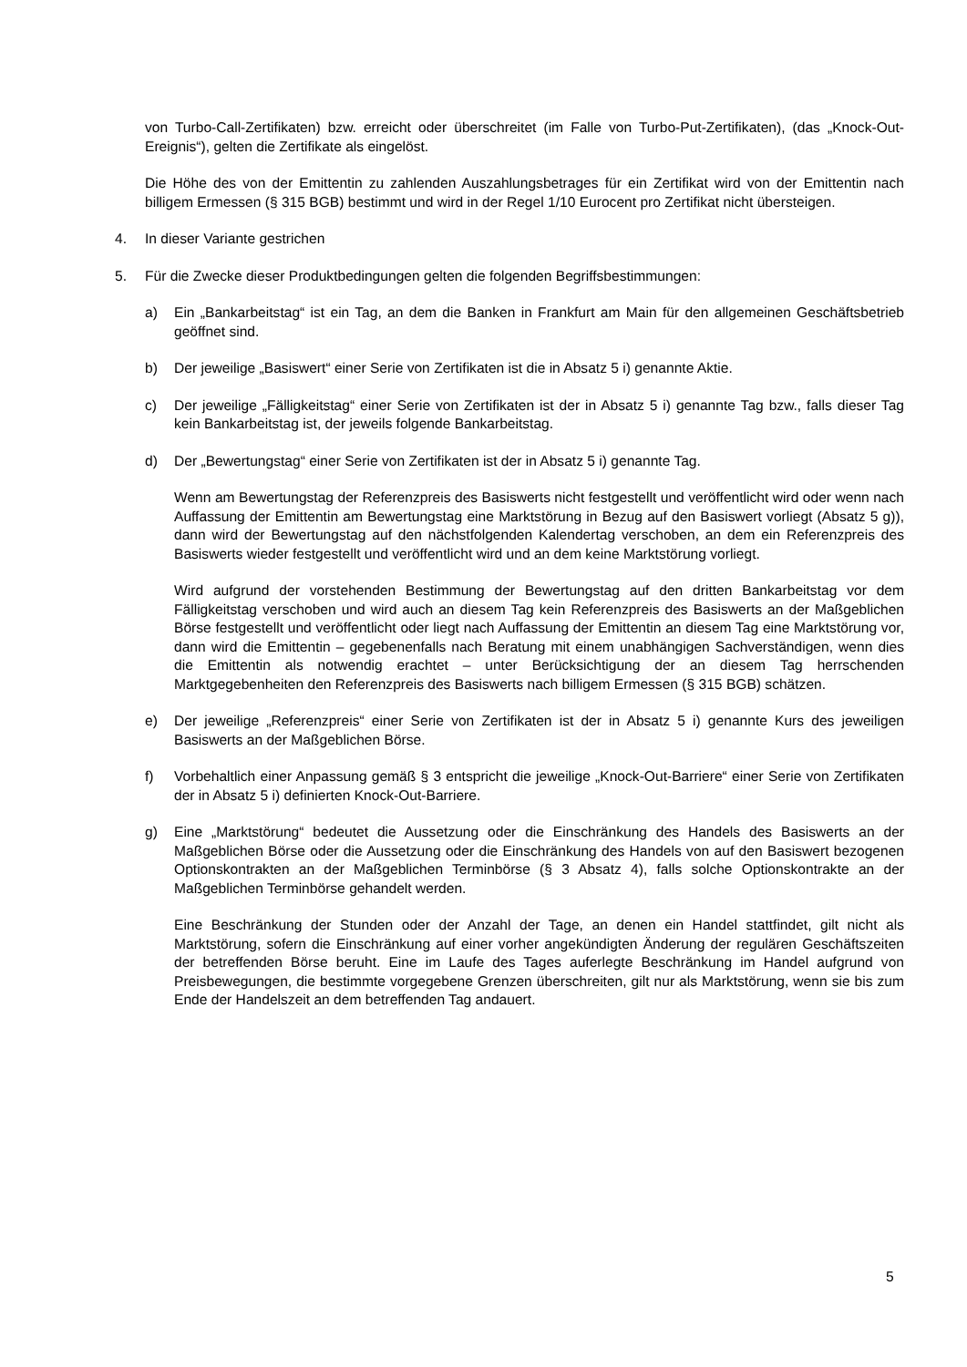von Turbo-Call-Zertifikaten) bzw. erreicht oder überschreitet (im Falle von Turbo-Put-Zertifikaten), (das „Knock-Out-Ereignis“), gelten die Zertifikate als eingelöst.
Die Höhe des von der Emittentin zu zahlenden Auszahlungsbetrages für ein Zertifikat wird von der Emittentin nach billigem Ermessen (§ 315 BGB) bestimmt und wird in der Regel 1/10 Eurocent pro Zertifikat nicht übersteigen.
4. In dieser Variante gestrichen
5. Für die Zwecke dieser Produktbedingungen gelten die folgenden Begriffsbestimmungen:
a) Ein „Bankarbeitstag“ ist ein Tag, an dem die Banken in Frankfurt am Main für den allgemeinen Geschäftsbetrieb geöffnet sind.
b) Der jeweilige „Basiswert“ einer Serie von Zertifikaten ist die in Absatz 5 i) genannte Aktie.
c) Der jeweilige „Fälligkeitstag“ einer Serie von Zertifikaten ist der in Absatz 5 i) genannte Tag bzw., falls dieser Tag kein Bankarbeitstag ist, der jeweils folgende Bankarbeitstag.
d) Der „Bewertungstag“ einer Serie von Zertifikaten ist der in Absatz 5 i) genannte Tag.
Wenn am Bewertungstag der Referenzpreis des Basiswerts nicht festgestellt und veröffentlicht wird oder wenn nach Auffassung der Emittentin am Bewertungstag eine Marktstörung in Bezug auf den Basiswert vorliegt (Absatz 5 g)), dann wird der Bewertungstag auf den nächstfolgenden Kalendertag verschoben, an dem ein Referenzpreis des Basiswerts wieder festgestellt und veröffentlicht wird und an dem keine Marktstörung vorliegt.
Wird aufgrund der vorstehenden Bestimmung der Bewertungstag auf den dritten Bankarbeitstag vor dem Fälligkeitstag verschoben und wird auch an diesem Tag kein Referenzpreis des Basiswerts an der Maßgeblichen Börse festgestellt und veröffentlicht oder liegt nach Auffassung der Emittentin an diesem Tag eine Marktstörung vor, dann wird die Emittentin – gegebenenfalls nach Beratung mit einem unabhängigen Sachverständigen, wenn dies die Emittentin als notwendig erachtet – unter Berücksichtigung der an diesem Tag herrschenden Marktgegebenheiten den Referenzpreis des Basiswerts nach billigem Ermessen (§ 315 BGB) schätzen.
e) Der jeweilige „Referenzpreis“ einer Serie von Zertifikaten ist der in Absatz 5 i) genannte Kurs des jeweiligen Basiswerts an der Maßgeblichen Börse.
f) Vorbehaltlich einer Anpassung gemäß § 3 entspricht die jeweilige „Knock-Out-Barriere“ einer Serie von Zertifikaten der in Absatz 5 i) definierten Knock-Out-Barriere.
g) Eine „Marktstörung“ bedeutet die Aussetzung oder die Einschränkung des Handels des Basiswerts an der Maßgeblichen Börse oder die Aussetzung oder die Einschränkung des Handels von auf den Basiswert bezogenen Optionskontrakten an der Maßgeblichen Terminbörse (§ 3 Absatz 4), falls solche Optionskontrakte an der Maßgeblichen Terminbörse gehandelt werden.
Eine Beschränkung der Stunden oder der Anzahl der Tage, an denen ein Handel stattfindet, gilt nicht als Marktstörung, sofern die Einschränkung auf einer vorher angekündigten Änderung der regulären Geschäftszeiten der betreffenden Börse beruht. Eine im Laufe des Tages auferlegte Beschränkung im Handel aufgrund von Preisbewegungen, die bestimmte vorgegebene Grenzen überschreiten, gilt nur als Marktstörung, wenn sie bis zum Ende der Handelszeit an dem betreffenden Tag andauert.
5